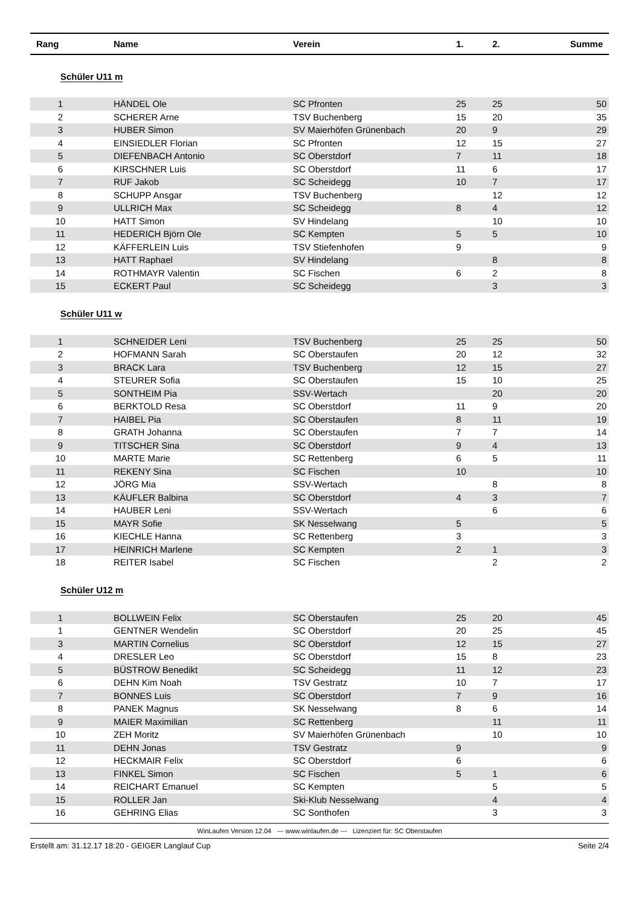| Rang | Name | Verein | 1. | 2. | Summe |
| --- | --- | --- | --- | --- | --- |
| Schüler U11 m | | | | | |
| 1 | HÄNDEL Ole | SC Pfronten | 25 | 25 | 50 |
| 2 | SCHERER Arne | TSV Buchenberg | 15 | 20 | 35 |
| 3 | HUBER Simon | SV Maierhöfen Grünenbach | 20 | 9 | 29 |
| 4 | EINSIEDLER Florian | SC Pfronten | 12 | 15 | 27 |
| 5 | DIEFENBACH Antonio | SC Oberstdorf | 7 | 11 | 18 |
| 6 | KIRSCHNER Luis | SC Oberstdorf | 11 | 6 | 17 |
| 7 | RUF Jakob | SC Scheidegg | 10 | 7 | 17 |
| 8 | SCHUPP Ansgar | TSV Buchenberg | | 12 | 12 |
| 9 | ULLRICH Max | SC Scheidegg | 8 | 4 | 12 |
| 10 | HATT Simon | SV Hindelang | | 10 | 10 |
| 11 | HEDERICH Björn Ole | SC Kempten | 5 | 5 | 10 |
| 12 | KÄFFERLEIN Luis | TSV Stiefenhofen | 9 | | 9 |
| 13 | HATT Raphael | SV Hindelang | | 8 | 8 |
| 14 | ROTHMAYR Valentin | SC Fischen | 6 | 2 | 8 |
| 15 | ECKERT Paul | SC Scheidegg | | 3 | 3 |
| Schüler U11 w | | | | | |
| 1 | SCHNEIDER Leni | TSV Buchenberg | 25 | 25 | 50 |
| 2 | HOFMANN Sarah | SC Oberstaufen | 20 | 12 | 32 |
| 3 | BRACK Lara | TSV Buchenberg | 12 | 15 | 27 |
| 4 | STEURER Sofia | SC Oberstaufen | 15 | 10 | 25 |
| 5 | SONTHEIM Pia | SSV-Wertach | | 20 | 20 |
| 6 | BERKTOLD Resa | SC Oberstdorf | 11 | 9 | 20 |
| 7 | HAIBEL Pia | SC Oberstaufen | 8 | 11 | 19 |
| 8 | GRATH Johanna | SC Oberstaufen | 7 | 7 | 14 |
| 9 | TITSCHER Sina | SC Oberstdorf | 9 | 4 | 13 |
| 10 | MARTE Marie | SC Rettenberg | 6 | 5 | 11 |
| 11 | REKENY Sina | SC Fischen | 10 | | 10 |
| 12 | JÖRG Mia | SSV-Wertach | | 8 | 8 |
| 13 | KÄUFLER Balbina | SC Oberstdorf | 4 | 3 | 7 |
| 14 | HAUBER Leni | SSV-Wertach | | 6 | 6 |
| 15 | MAYR Sofie | SK Nesselwang | 5 | | 5 |
| 16 | KIECHLE Hanna | SC Rettenberg | 3 | | 3 |
| 17 | HEINRICH Marlene | SC Kempten | 2 | 1 | 3 |
| 18 | REITER Isabel | SC Fischen | | 2 | 2 |
| Schüler U12 m | | | | | |
| 1 | BOLLWEIN Felix | SC Oberstaufen | 25 | 20 | 45 |
| 1 | GENTNER Wendelin | SC Oberstdorf | 20 | 25 | 45 |
| 3 | MARTIN Cornelius | SC Oberstdorf | 12 | 15 | 27 |
| 4 | DRESLER Leo | SC Oberstdorf | 15 | 8 | 23 |
| 5 | BÜSTROW Benedikt | SC Scheidegg | 11 | 12 | 23 |
| 6 | DEHN Kim Noah | TSV Gestratz | 10 | 7 | 17 |
| 7 | BONNES Luis | SC Oberstdorf | 7 | 9 | 16 |
| 8 | PANEK Magnus | SK Nesselwang | 8 | 6 | 14 |
| 9 | MAIER Maximilian | SC Rettenberg | | 11 | 11 |
| 10 | ZEH Moritz | SV Maierhöfen Grünenbach | | 10 | 10 |
| 11 | DEHN Jonas | TSV Gestratz | 9 | | 9 |
| 12 | HECKMAIR Felix | SC Oberstdorf | 6 | | 6 |
| 13 | FINKEL Simon | SC Fischen | 5 | 1 | 6 |
| 14 | REICHART Emanuel | SC Kempten | | 5 | 5 |
| 15 | ROLLER Jan | Ski-Klub Nesselwang | | 4 | 4 |
| 16 | GEHRING Elias | SC Sonthofen | | 3 | 3 |
WinLaufen Version 12.04 --- www.winlaufen.de --- Lizenziert für: SC Oberstaufen
Erstellt am: 31.12.17 18:20 - GEIGER Langlauf Cup Seite 2/4